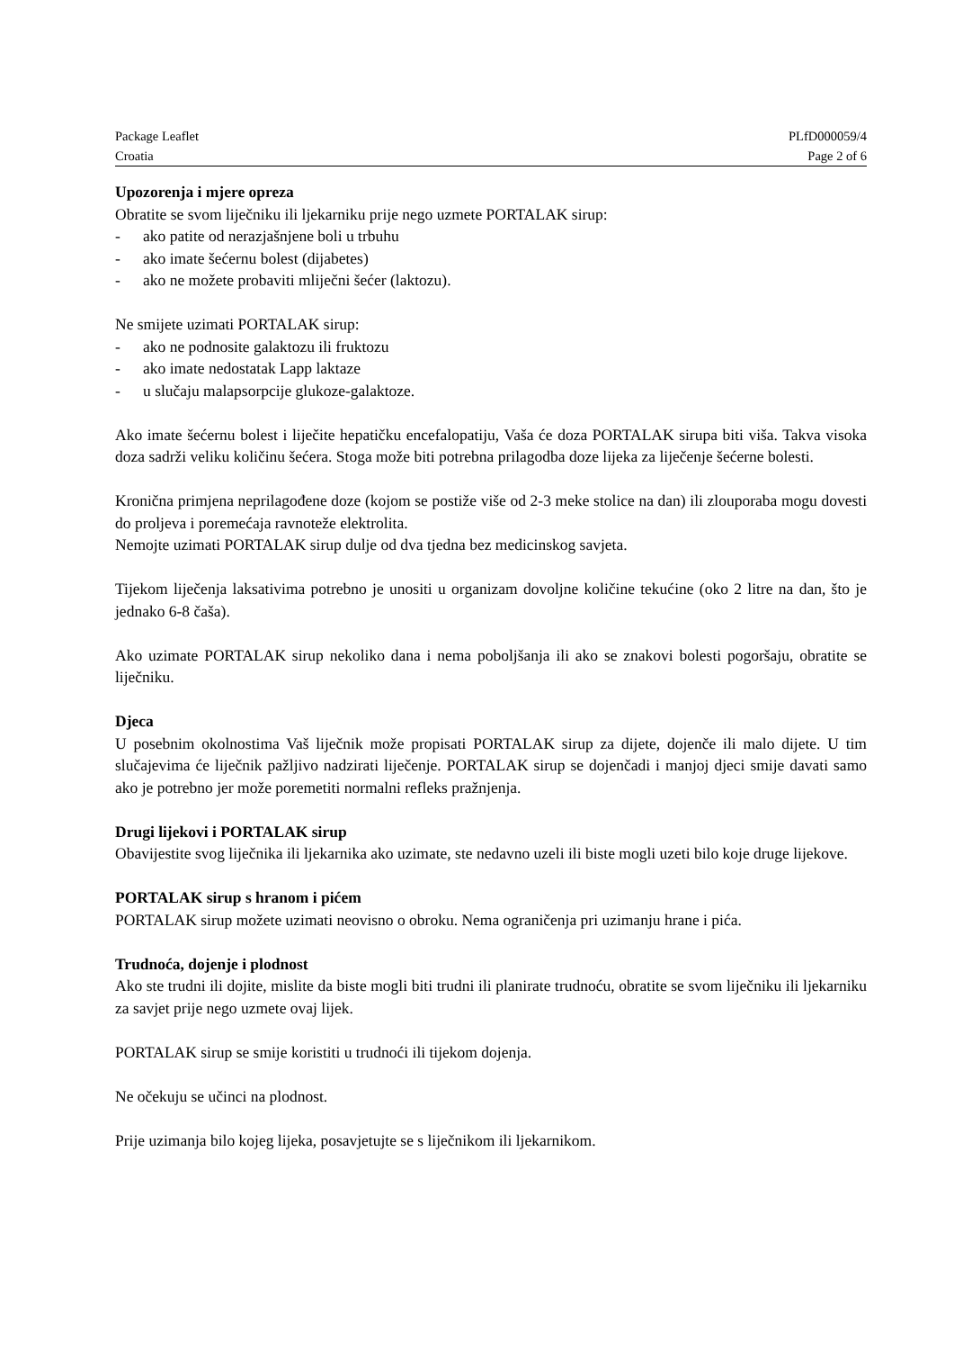Package Leaflet PLfD000059/4
Croatia Page 2 of 6
Upozorenja i mjere opreza
Obratite se svom liječniku ili ljekarniku prije nego uzmete PORTALAK sirup:
- ako patite od nerazjašnjene boli u trbuhu
- ako imate šećernu bolest (dijabetes)
- ako ne možete probaviti mliječni šećer (laktozu).
Ne smijete uzimati PORTALAK sirup:
- ako ne podnosite galaktozu ili fruktozu
- ako imate nedostatak Lapp laktaze
- u slučaju malapsorpcije glukoze-galaktoze.
Ako imate šećernu bolest i liječite hepatičku encefalopatiju, Vaša će doza PORTALAK sirupa biti viša. Takva visoka doza sadrži veliku količinu šećera. Stoga može biti potrebna prilagodba doze lijeka za liječenje šećerne bolesti.
Kronična primjena neprilagođene doze (kojom se postiže više od 2-3 meke stolice na dan) ili zlouporaba mogu dovesti do proljeva i poremećaja ravnoteže elektrolita.
Nemojte uzimati PORTALAK sirup dulje od dva tjedna bez medicinskog savjeta.
Tijekom liječenja laksativima potrebno je unositi u organizam dovoljne količine tekućine (oko 2 litre na dan, što je jednako 6-8 čaša).
Ako uzimate PORTALAK sirup nekoliko dana i nema poboljšanja ili ako se znakovi bolesti pogoršaju, obratite se liječniku.
Djeca
U posebnim okolnostima Vaš liječnik može propisati PORTALAK sirup za dijete, dojenče ili malo dijete. U tim slučajevima će liječnik pažljivo nadzirati liječenje. PORTALAK sirup se dojenčadi i manjoj djeci smije davati samo ako je potrebno jer može poremetiti normalni refleks pražnjenja.
Drugi lijekovi i PORTALAK sirup
Obavijestite svog liječnika ili ljekarnika ako uzimate, ste nedavno uzeli ili biste mogli uzeti bilo koje druge lijekove.
PORTALAK sirup s hranom i pićem
PORTALAK sirup možete uzimati neovisno o obroku. Nema ograničenja pri uzimanju hrane i pića.
Trudnoća, dojenje i plodnost
Ako ste trudni ili dojite, mislite da biste mogli biti trudni ili planirate trudnoću, obratite se svom liječniku ili ljekarniku za savjet prije nego uzmete ovaj lijek.
PORTALAK sirup se smije koristiti u trudnoći ili tijekom dojenja.
Ne očekuju se učinci na plodnost.
Prije uzimanja bilo kojeg lijeka, posavjetujte se s liječnikom ili ljekarnikom.